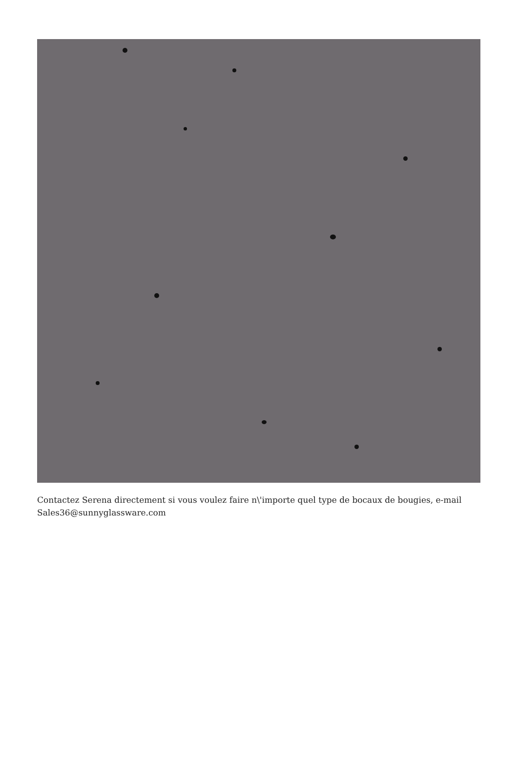Contactez Serena directement si vous voulez faire n\'importe quel type de bocaux de bougies, e-mail Sales36@sunnyglassware.com